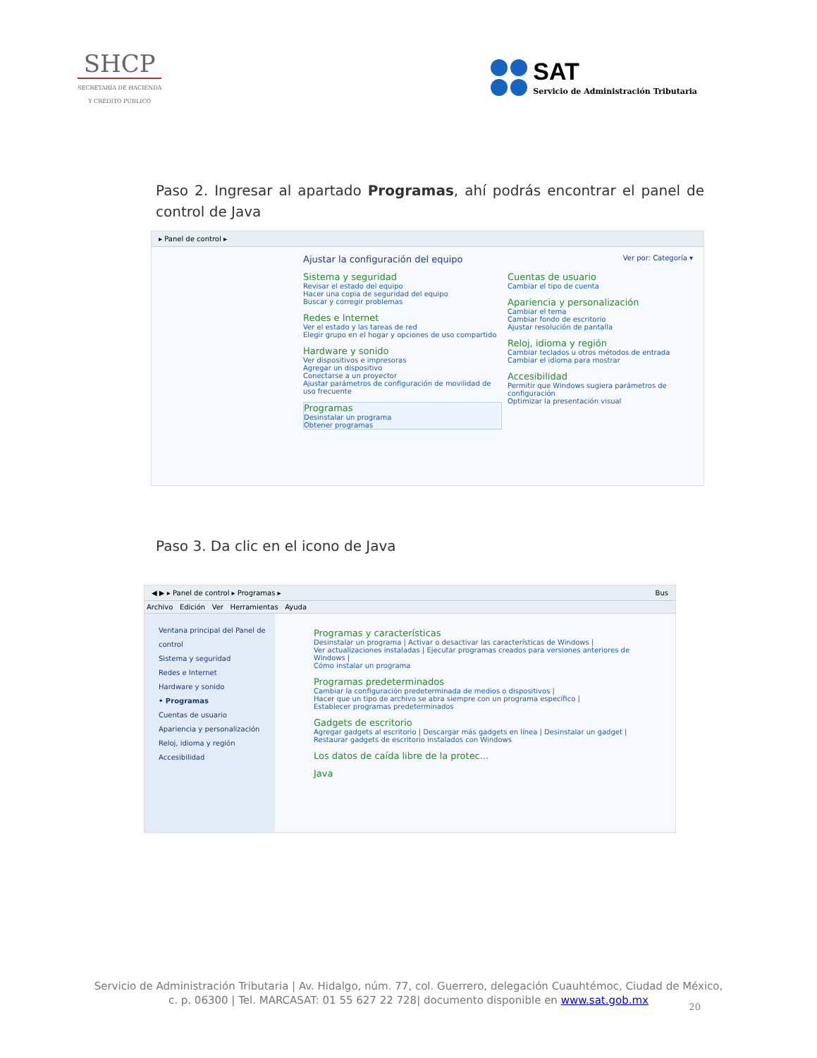SHCP
SECRETARÍA DE HACIENDA
Y CRÉDITO PÚBLICO
SAT
Servicio de Administración Tributaria
Paso 2. Ingresar al apartado Programas, ahí podrás encontrar el panel de control de Java
▸ Panel de control ▸
Ajustar la configuración del equipo Ver por: Categoría ▾
Sistema y seguridad
Revisar el estado del equipo
Hacer una copia de seguridad del equipo
Buscar y corregir problemas
Redes e Internet
Ver el estado y las tareas de red
Elegir grupo en el hogar y opciones de uso compartido
Hardware y sonido
Ver dispositivos e impresoras
Agregar un dispositivo
Conectarse a un proyector
Ajustar parámetros de configuración de movilidad de uso frecuente
Programas
Desinstalar un programa
Obtener programas
Cuentas de usuario
Cambiar el tipo de cuenta
Apariencia y personalización
Cambiar el tema
Cambiar fondo de escritorio
Ajustar resolución de pantalla
Reloj, idioma y región
Cambiar teclados u otros métodos de entrada
Cambiar el idioma para mostrar
Accesibilidad
Permitir que Windows sugiera parámetros de configuración
Optimizar la presentación visual
Paso 3. Da clic en el icono de Java
◀ ▶ ▸ Panel de control ▸ Programas ▸ Bus
Archivo Edición Ver Herramientas Ayuda
Ventana principal del Panel de control
Sistema y seguridad
Redes e Internet
Hardware y sonido
• Programas
Cuentas de usuario
Apariencia y personalización
Reloj, idioma y región
Accesibilidad
Programas y características
Desinstalar un programa | Activar o desactivar las características de Windows |
Ver actualizaciones instaladas | Ejecutar programas creados para versiones anteriores de Windows |
Cómo instalar un programa
Programas predeterminados
Cambiar la configuración predeterminada de medios o dispositivos |
Hacer que un tipo de archivo se abra siempre con un programa específico |
Establecer programas predeterminados
Gadgets de escritorio
Agregar gadgets al escritorio | Descargar más gadgets en línea | Desinstalar un gadget |
Restaurar gadgets de escritorio instalados con Windows
Los datos de caída libre de la protec...
Java
Servicio de Administración Tributaria | Av. Hidalgo, núm. 77, col. Guerrero, delegación Cuauhtémoc, Ciudad de México,
c. p. 06300 | Tel. MARCASAT: 01 55 627 22 728| documento disponible en www.sat.gob.mx
20